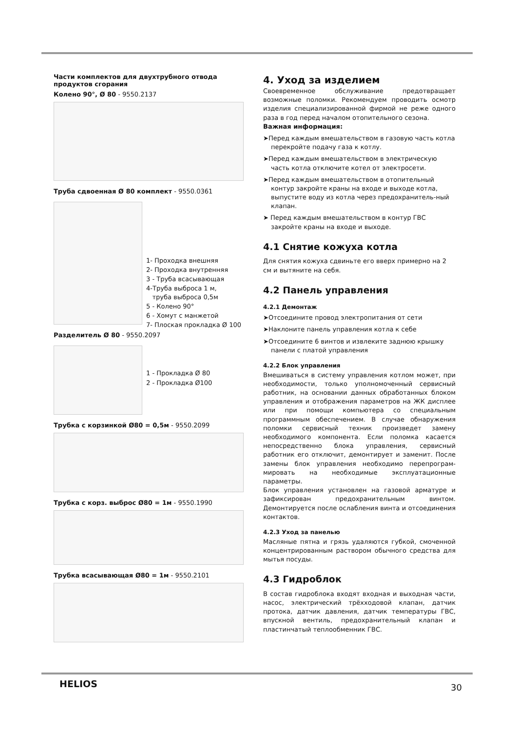Части комплектов для двухтрубного отвода продуктов сгорания
Колено 90°, Ø 80 - 9550.2137
Труба сдвоенная Ø 80 комплект - 9550.0361
1- Проходка внешняя
2- Проходка внутренняя
3 - Труба всасывающая
4-Труба выброса 1 м,
труба выброса 0,5м
5 - Колено 90°
6 - Хомут с манжетой
7- Плоская прокладка Ø 100
Разделитель Ø 80 - 9550.2097
1 - Прокладка Ø 80
2 - Прокладка Ø100
Трубка с корзинкой Ø80 = 0,5м - 9550.2099
Трубка с корз. выброс Ø80 = 1м - 9550.1990
Трубка всасывающая Ø80 = 1м - 9550.2101
4. Уход за изделием
Своевременное обслуживание предотвращает возможные поломки. Рекомендуем проводить осмотр изделия специализированной фирмой не реже одного раза в год перед началом отопительного сезона.
Важная информация:
➤Перед каждым вмешательством в газовую часть котла перекройте подачу газа к котлу.
➤Перед каждым вмешательством в электрическую часть котла отключите котел от электросети.
➤Перед каждым вмешательством в отопительный контур закройте краны на входе и выходе котла, выпустите воду из котла через предохранитель-ный клапан.
➤ Перед каждым вмешательством в контур ГВС закройте краны на входе и выходе.
4.1 Снятие кожуха котла
Для снятия кожуха сдвиньте его вверх примерно на 2 см и вытяните на себя.
4.2 Панель управления
4.2.1 Демонтаж
➤Отсоедините провод электропитания от сети
➤Наклоните панель управления котла к себе
➤Отсоедините 6 винтов и извлеките заднюю крышку панели с платой управления
4.2.2 Блок управления
Вмешиваться в систему управления котлом может, при необходимости, только уполномоченный сервисный работник, на основании данных обработанных блоком управления и отображения параметров на ЖК дисплее или при помощи компьютера со специальным программным обеспечением. В случае обнаружения поломки сервисный техник произведет замену необходимого компонента. Если поломка касается непосредственно блока управления, сервисный работник его отключит, демонтирует и заменит. После замены блок управления необходимо перепрограм-мировать на необходимые эксплуатационные параметры.
Блок управления установлен на газовой арматуре и зафиксирован предохранительным винтом. Демонтируется после ослабления винта и отсоединения контактов.
4.2.3 Уход за панелью
Масляные пятна и грязь удаляются губкой, смоченной концентрированным раствором обычного средства для мытья посуды.
4.3 Гидроблок
В состав гидроблока входят входная и выходная части, насос, электрический трёхходовой клапан, датчик протока, датчик давления, датчик температуры ГВС, впускной вентиль, предохранительный клапан и пластинчатый теплообменник ГВС.
HELIOS 30